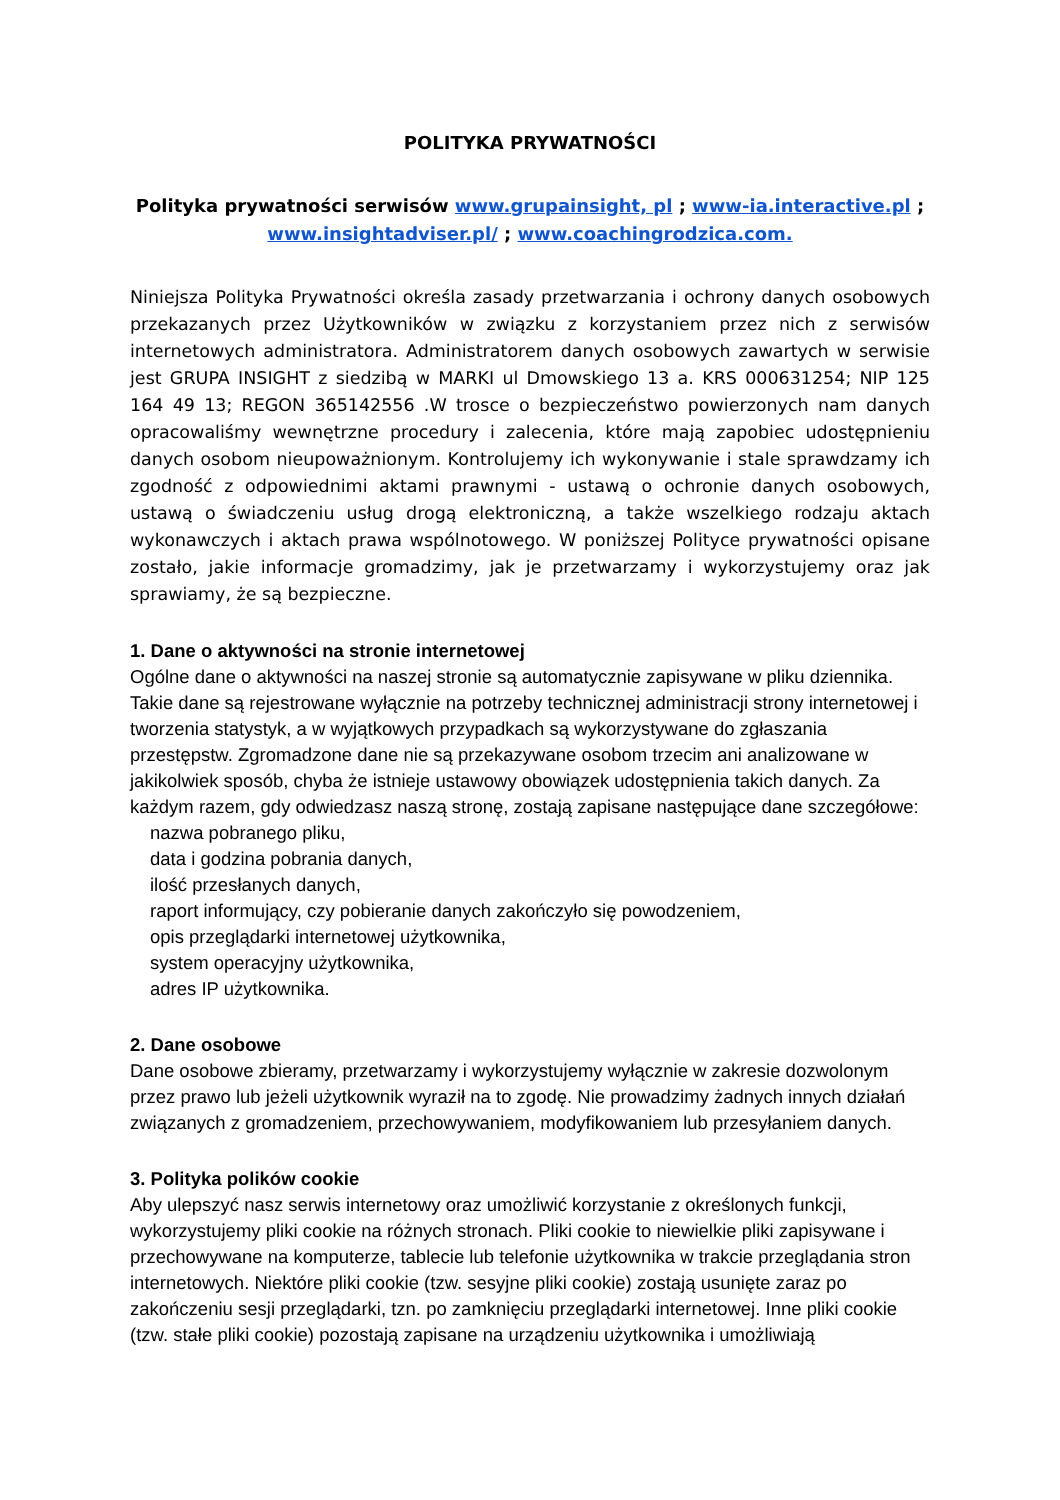POLITYKA PRYWATNOŚCI
Polityka prywatności serwisów www.grupainsight, pl ; www-ia.interactive.pl ;
www.insightadviser.pl/ ; www.coachingrodzica.com.
Niniejsza Polityka Prywatności określa zasady przetwarzania i ochrony danych osobowych przekazanych przez Użytkowników w związku z korzystaniem przez nich z serwisów internetowych administratora. Administratorem danych osobowych zawartych w serwisie jest GRUPA INSIGHT z siedzibą w MARKI ul Dmowskiego 13 a. KRS 000631254; NIP 125 164 49 13; REGON 365142556 .W trosce o bezpieczeństwo powierzonych nam danych opracowaliśmy wewnętrzne procedury i zalecenia, które mają zapobiec udostępnieniu danych osobom nieupoważnionym. Kontrolujemy ich wykonywanie i stale sprawdzamy ich zgodność z odpowiednimi aktami prawnymi - ustawą o ochronie danych osobowych, ustawą o świadczeniu usług drogą elektroniczną, a także wszelkiego rodzaju aktach wykonawczych i aktach prawa wspólnotowego. W poniższej Polityce prywatności opisane zostało, jakie informacje gromadzimy, jak je przetwarzamy i wykorzystujemy oraz jak sprawiamy, że są bezpieczne.
1. Dane o aktywności na stronie internetowej
Ogólne dane o aktywności na naszej stronie są automatycznie zapisywane w pliku dziennika. Takie dane są rejestrowane wyłącznie na potrzeby technicznej administracji strony internetowej i tworzenia statystyk, a w wyjątkowych przypadkach są wykorzystywane do zgłaszania przestępstw. Zgromadzone dane nie są przekazywane osobom trzecim ani analizowane w jakikolwiek sposób, chyba że istnieje ustawowy obowiązek udostępnienia takich danych. Za każdym razem, gdy odwiedzasz naszą stronę, zostają zapisane następujące dane szczegółowe:
nazwa pobranego pliku,
data i godzina pobrania danych,
ilość przesłanych danych,
raport informujący, czy pobieranie danych zakończyło się powodzeniem,
opis przeglądarki internetowej użytkownika,
system operacyjny użytkownika,
adres IP użytkownika.
2. Dane osobowe
Dane osobowe zbieramy, przetwarzamy i wykorzystujemy wyłącznie w zakresie dozwolonym przez prawo lub jeżeli użytkownik wyraził na to zgodę. Nie prowadzimy żadnych innych działań związanych z gromadzeniem, przechowywaniem, modyfikowaniem lub przesyłaniem danych.
3. Polityka polików cookie
Aby ulepszyć nasz serwis internetowy oraz umożliwić korzystanie z określonych funkcji, wykorzystujemy pliki cookie na różnych stronach. Pliki cookie to niewielkie pliki zapisywane i przechowywane na komputerze, tablecie lub telefonie użytkownika w trakcie przeglądania stron internetowych. Niektóre pliki cookie (tzw. sesyjne pliki cookie) zostają usunięte zaraz po zakończeniu sesji przeglądarki, tzn. po zamknięciu przeglądarki internetowej. Inne pliki cookie (tzw. stałe pliki cookie) pozostają zapisane na urządzeniu użytkownika i umożliwiają